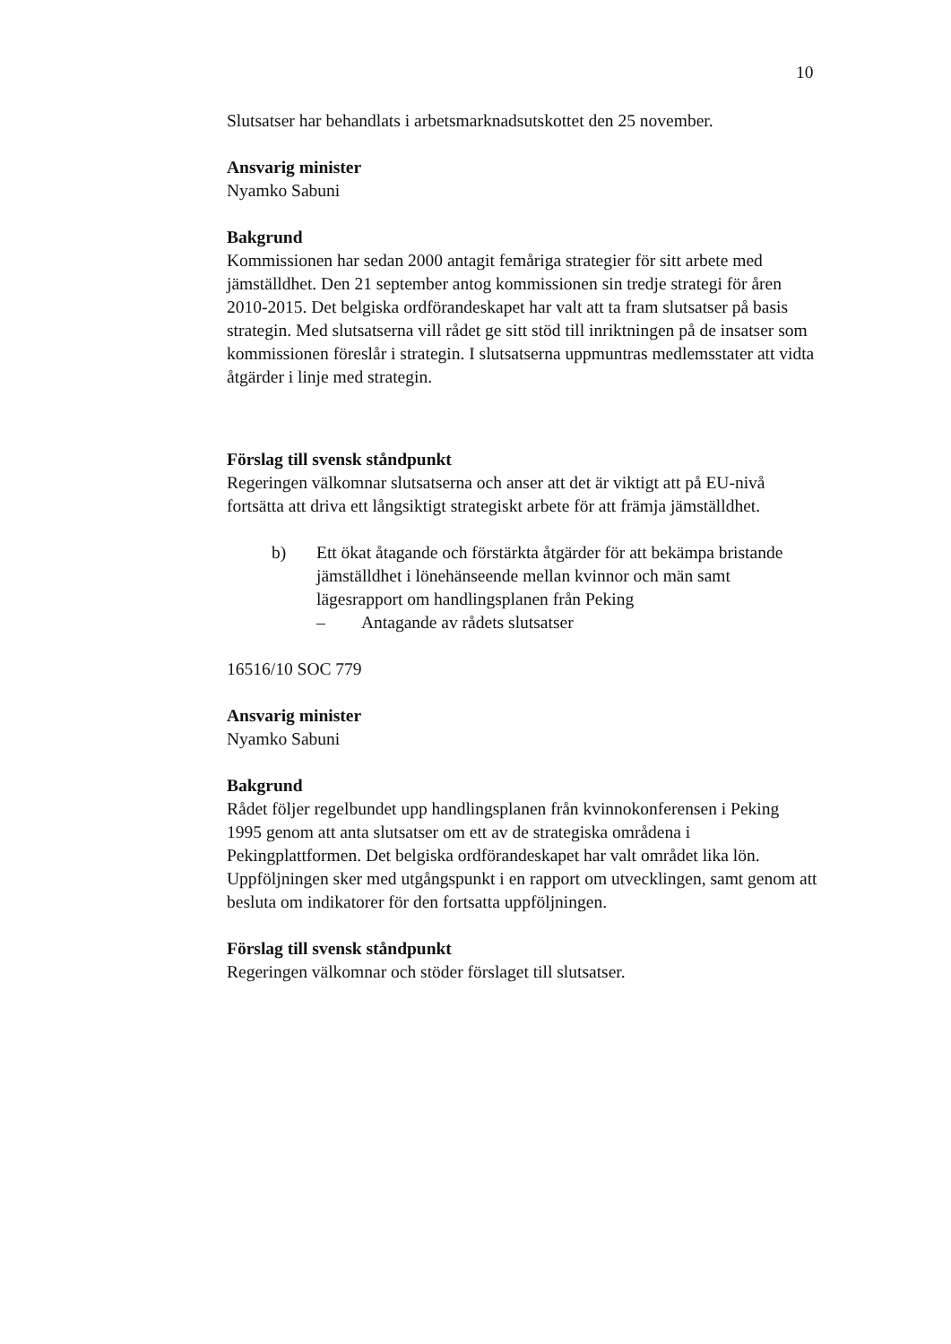10
Slutsatser har behandlats i arbetsmarknadsutskottet den 25 november.
Ansvarig minister
Nyamko Sabuni
Bakgrund
Kommissionen har sedan 2000 antagit femåriga strategier för sitt arbete med jämställdhet. Den 21 september antog kommissionen sin tredje strategi för åren 2010-2015. Det belgiska ordförandeskapet har valt att ta fram slutsatser på basis strategin. Med slutsatserna vill rådet ge sitt stöd till inriktningen på de insatser som kommissionen föreslår i strategin. I slutsatserna uppmuntras medlemsstater att vidta åtgärder i linje med strategin.
Förslag till svensk ståndpunkt
Regeringen välkomnar slutsatserna och anser att det är viktigt att på EU-nivå fortsätta att driva ett långsiktigt strategiskt arbete för att främja jämställdhet.
b) Ett ökat åtagande och förstärkta åtgärder för att bekämpa bristande jämställdhet i lönehänseende mellan kvinnor och män samt lägesrapport om handlingsplanen från Peking
– Antagande av rådets slutsatser
16516/10 SOC 779
Ansvarig minister
Nyamko Sabuni
Bakgrund
Rådet följer regelbundet upp handlingsplanen från kvinnokonferensen i Peking 1995 genom att anta slutsatser om ett av de strategiska områdena i Pekingplattformen. Det belgiska ordförandeskapet har valt området lika lön. Uppföljningen sker med utgångspunkt i en rapport om utvecklingen, samt genom att besluta om indikatorer för den fortsatta uppföljningen.
Förslag till svensk ståndpunkt
Regeringen välkomnar och stöder förslaget till slutsatser.